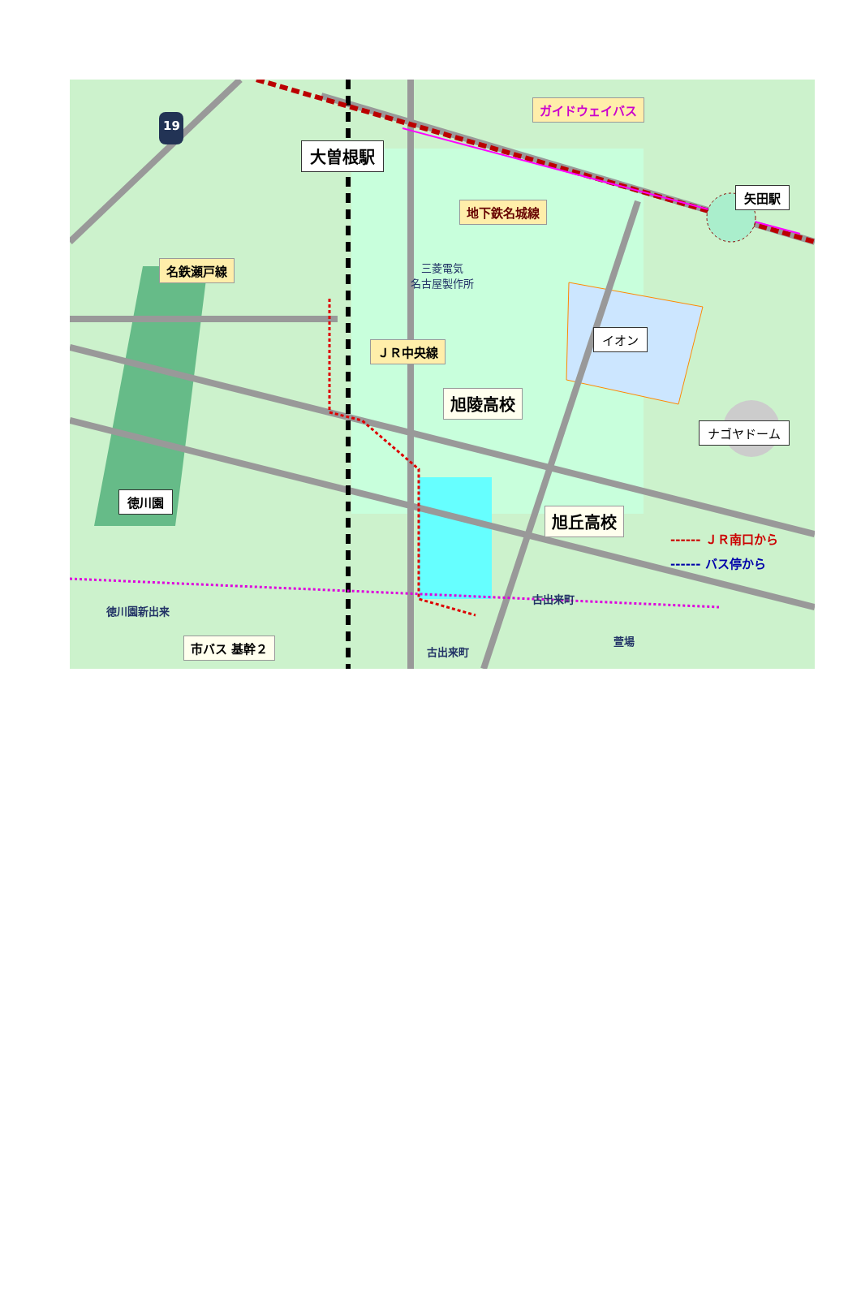19
大曽根駅
ガイドウェイバス
地下鉄名城線
矢田駅
名鉄瀬戸線
三菱電気
名古屋製作所
イオン
ＪＲ中央線
旭陵高校
ナゴヤドーム
徳川園
旭丘高校
------ ＪＲ南口から
------ バス停から
古出来町
徳川園新出来
萱場
古出来町
市バス 基幹２